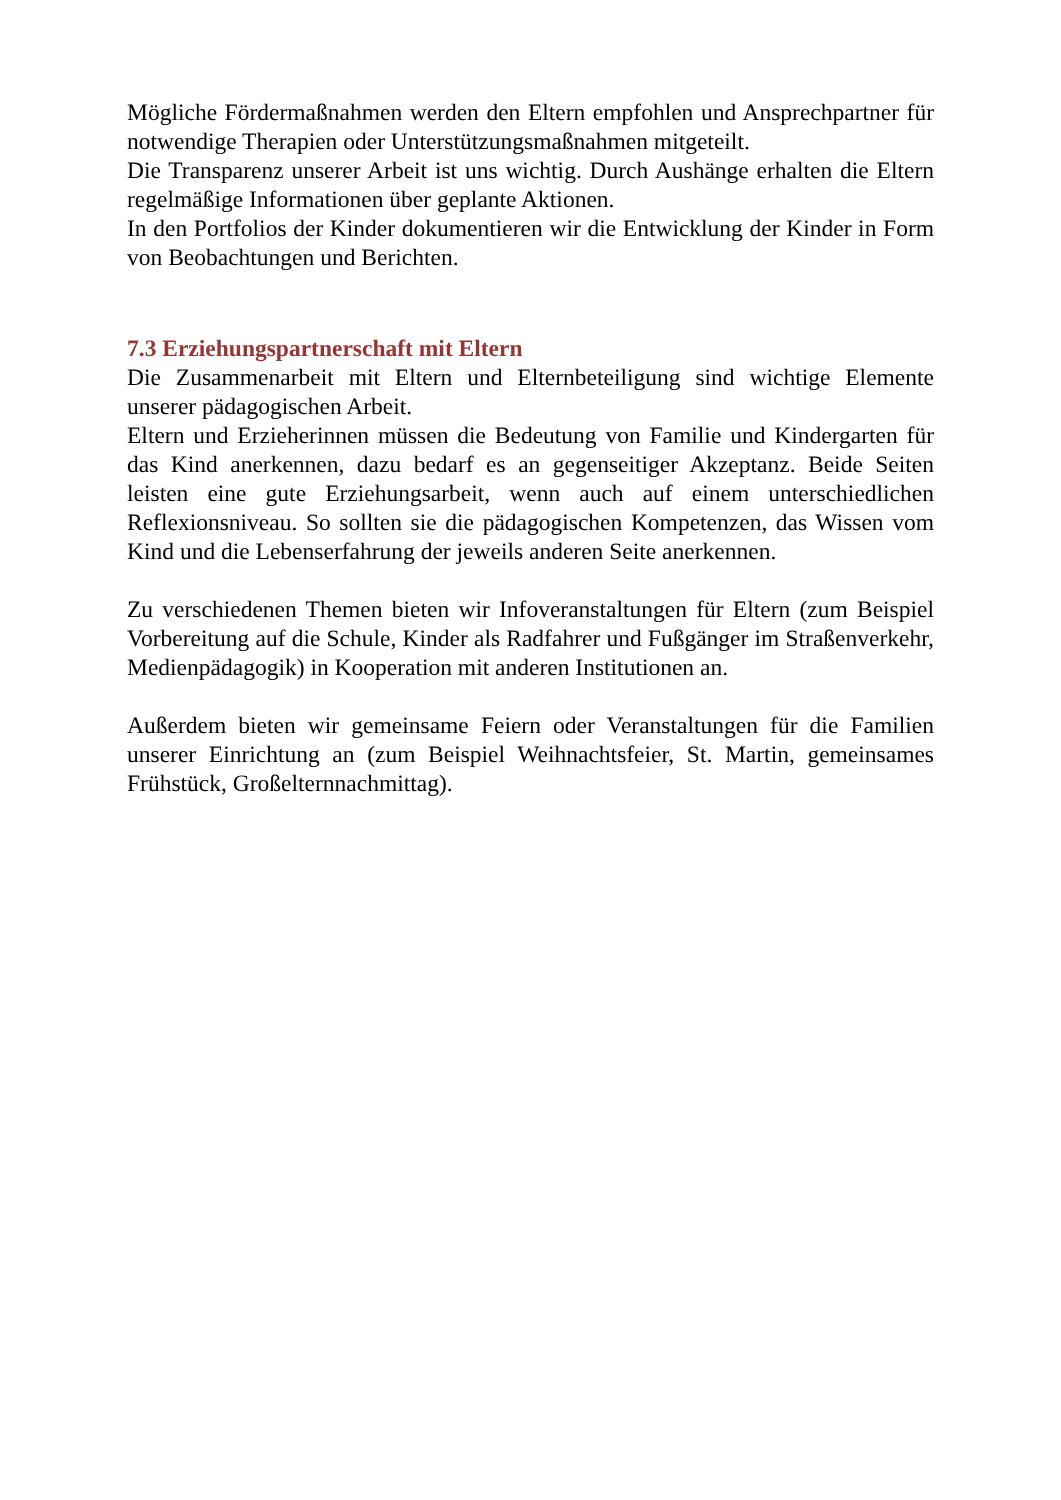Mögliche Fördermaßnahmen werden den Eltern empfohlen und Ansprechpartner für notwendige Therapien oder Unterstützungsmaßnahmen mitgeteilt.
Die Transparenz unserer Arbeit ist uns wichtig. Durch Aushänge erhalten die Eltern regelmäßige Informationen über geplante Aktionen.
In den Portfolios der Kinder dokumentieren wir die Entwicklung der Kinder in Form von Beobachtungen und Berichten.
7.3 Erziehungspartnerschaft mit Eltern
Die Zusammenarbeit mit Eltern und Elternbeteiligung sind wichtige Elemente unserer pädagogischen Arbeit.
Eltern und Erzieherinnen müssen die Bedeutung von Familie und Kindergarten für das Kind anerkennen, dazu bedarf es an gegenseitiger Akzeptanz. Beide Seiten leisten eine gute Erziehungsarbeit, wenn auch auf einem unterschiedlichen Reflexionsniveau. So sollten sie die pädagogischen Kompetenzen, das Wissen vom Kind und die Lebenserfahrung der jeweils anderen Seite anerkennen.
Zu verschiedenen Themen bieten wir Infoveranstaltungen für Eltern (zum Beispiel Vorbereitung auf die Schule, Kinder als Radfahrer und Fußgänger im Straßenverkehr, Medienpädagogik) in Kooperation mit anderen Institutionen an.
Außerdem bieten wir gemeinsame Feiern oder Veranstaltungen für die Familien unserer Einrichtung an (zum Beispiel Weihnachtsfeier, St. Martin, gemeinsames Frühstück, Großelternnachmittag).